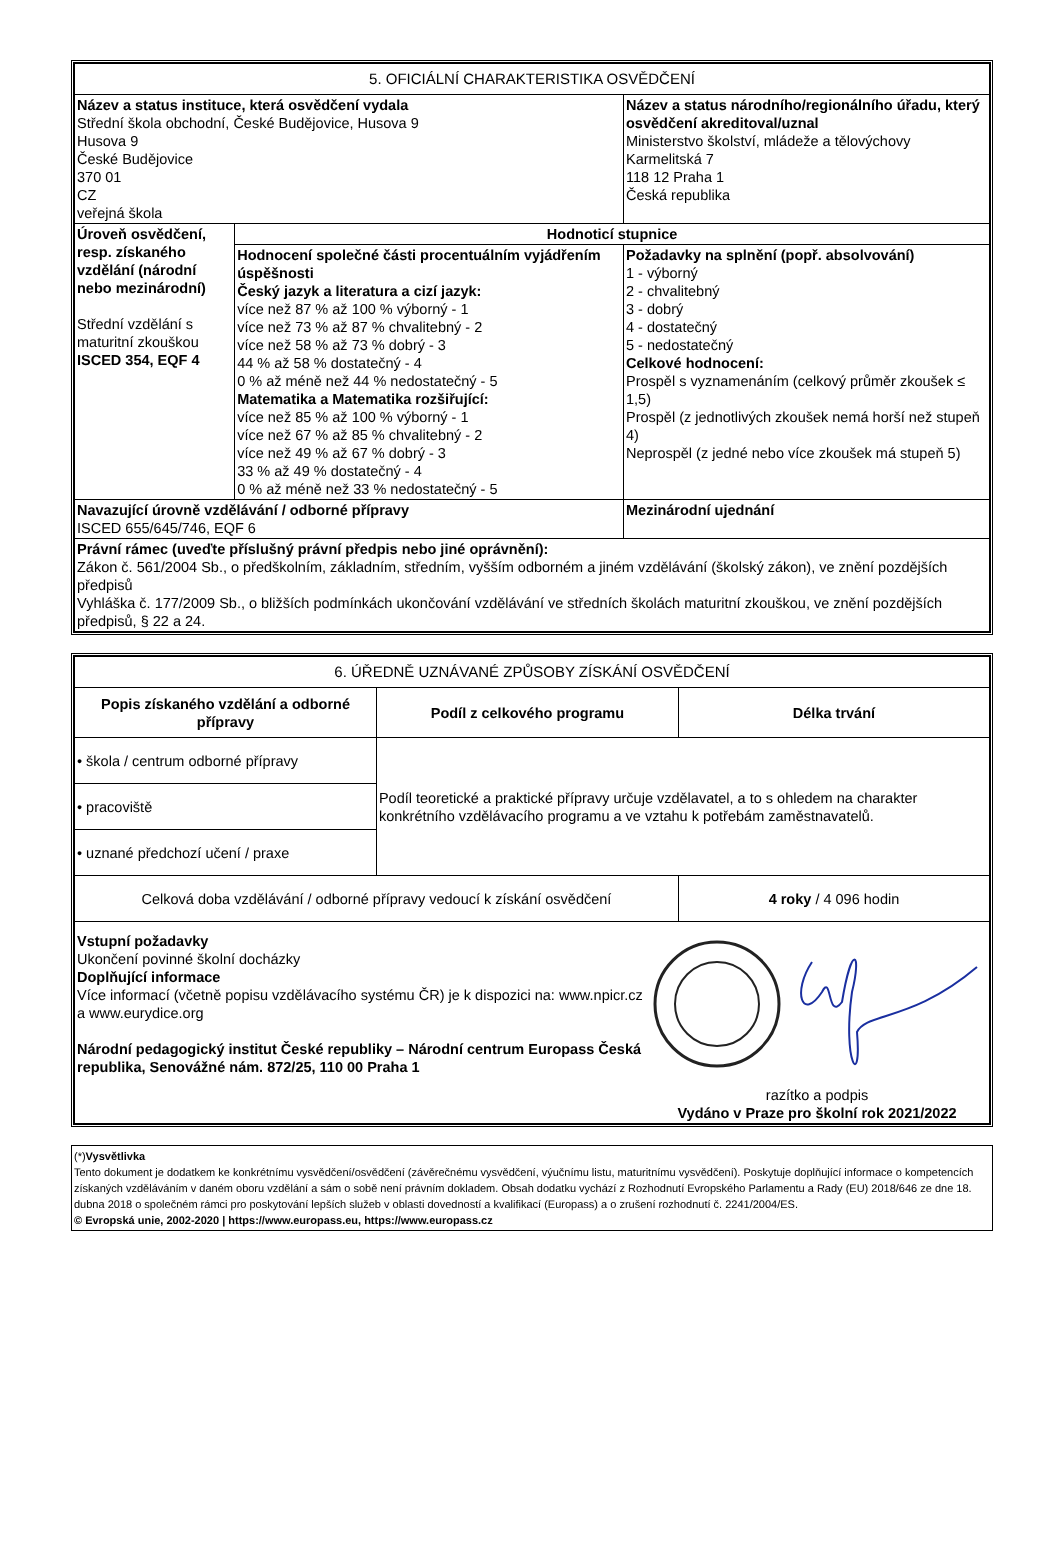| 5. OFICIÁLNÍ CHARAKTERISTIKA OSVĚDČENÍ | | |
| Název a status instituce, která osvědčení vydala Střední škola obchodní, České Budějovice, Husova 9 Husova 9 České Budějovice 370 01 CZ veřejná škola | | Název a status národního/regionálního úřadu, který osvědčení akreditoval/uznal Ministerstvo školství, mládeže a tělovýchovy Karmelitská 7 118 12 Praha 1 Česká republika |
| Úroveň osvědčení, resp. získaného vzdělání (národní nebo mezinárodní) Střední vzdělání s maturitní zkouškou ISCED 354, EQF 4 | Hodnoticí stupnice | |
| | Hodnocení společné části procentuálním vyjádřením úspěšnosti Český jazyk a literatura a cizí jazyk: více než 87 % až 100 % výborný - 1 více než 73 % až 87 % chvalitebný - 2 více než 58 % až 73 % dobrý - 3 44 % až 58 % dostatečný - 4 0 % až méně než 44 % nedostatečný - 5 Matematika a Matematika rozšiřující: více než 85 % až 100 % výborný - 1 více než 67 % až 85 % chvalitebný - 2 více než 49 % až 67 % dobrý - 3 33 % až 49 % dostatečný - 4 0 % až méně než 33 % nedostatečný - 5 | Požadavky na splnění (popř. absolvování) 1 - výborný 2 - chvalitebný 3 - dobrý 4 - dostatečný 5 - nedostatečný Celkové hodnocení: Prospěl s vyznamenáním (celkový průměr zkoušek ≤ 1,5) Prospěl (z jednotlivých zkoušek nemá horší než stupeň 4) Neprospěl (z jedné nebo více zkoušek má stupeň 5) |
| Navazující úrovně vzdělávání / odborné přípravy ISCED 655/645/746, EQF 6 | | Mezinárodní ujednání |
| Právní rámec (uveďte příslušný právní předpis nebo jiné oprávnění): Zákon č. 561/2004 Sb., o předškolním, základním, středním, vyšším odborném a jiném vzdělávání (školský zákon), ve znění pozdějších předpisů Vyhláška č. 177/2009 Sb., o bližších podmínkách ukončování vzdělávání ve středních školách maturitní zkouškou, ve znění pozdějších předpisů, § 22 a 24. | | |
| 6. ÚŘEDNĚ UZNÁVANÉ ZPŮSOBY ZÍSKÁNÍ OSVĚDČENÍ | | |
| Popis získaného vzdělání a odborné přípravy | Podíl z celkového programu | Délka trvání |
| • škola / centrum odborné přípravy | Podíl teoretické a praktické přípravy určuje vzdělavatel, a to s ohledem na charakter konkrétního vzdělávacího programu a ve vztahu k potřebám zaměstnavatelů. | |
| • pracoviště | | |
| • uznané předchozí učení / praxe | | |
| Celková doba vzdělávání / odborné přípravy vedoucí k získání osvědčení | | 4 roky / 4 096 hodin |
| Vstupní požadavky Ukončení povinné školní docházky Doplňující informace Více informací (včetně popisu vzdělávacího systému ČR) je k dispozici na: www.npicr.cz a www.eurydice.org Národní pedagogický institut České republiky – Národní centrum Europass Česká republika, Senovážné nám. 872/25, 110 00 Praha 1 razítko a podpis Vydáno v Praze pro školní rok 2021/2022 | | |
(*)Vysvětlivka
Tento dokument je dodatkem ke konkrétnímu vysvědčení/osvědčení (závěrečnému vysvědčení, výučnímu listu, maturitnímu vysvědčení). Poskytuje doplňující informace o kompetencích získaných vzděláváním v daném oboru vzdělání a sám o sobě není právním dokladem. Obsah dodatku vychází z Rozhodnutí Evropského Parlamentu a Rady (EU) 2018/646 ze dne 18. dubna 2018 o společném rámci pro poskytování lepších služeb v oblasti dovedností a kvalifikací (Europass) a o zrušení rozhodnutí č. 2241/2004/ES.
© Evropská unie, 2002-2020 | https://www.europass.eu, https://www.europass.cz